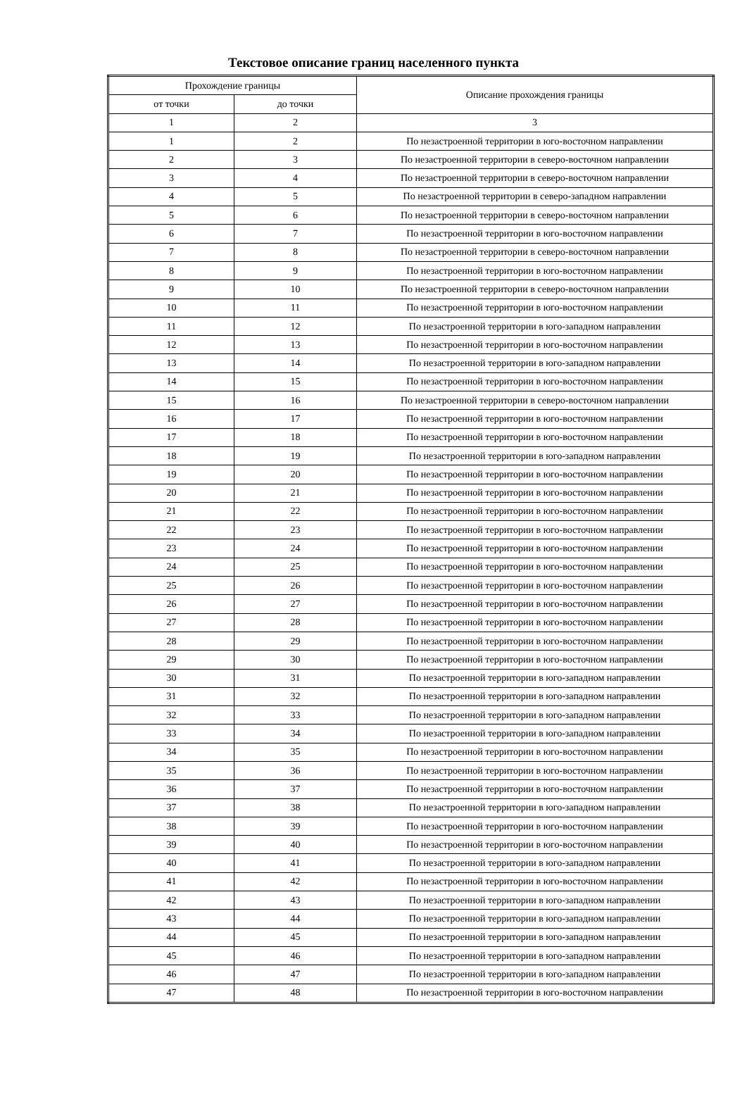Текстовое описание границ населенного пункта
| Прохождение границы | | Описание прохождения границы |
| --- | --- | --- |
| от точки | до точки | |
| 1 | 2 | 3 |
| 1 | 2 | По незастроенной территории в юго-восточном направлении |
| 2 | 3 | По незастроенной территории в северо-восточном направлении |
| 3 | 4 | По незастроенной территории в северо-восточном направлении |
| 4 | 5 | По незастроенной территории в северо-западном направлении |
| 5 | 6 | По незастроенной территории в северо-восточном направлении |
| 6 | 7 | По незастроенной территории в юго-восточном направлении |
| 7 | 8 | По незастроенной территории в северо-восточном направлении |
| 8 | 9 | По незастроенной территории в юго-восточном направлении |
| 9 | 10 | По незастроенной территории в северо-восточном направлении |
| 10 | 11 | По незастроенной территории в юго-восточном направлении |
| 11 | 12 | По незастроенной территории в юго-западном направлении |
| 12 | 13 | По незастроенной территории в юго-восточном направлении |
| 13 | 14 | По незастроенной территории в юго-западном направлении |
| 14 | 15 | По незастроенной территории в юго-восточном направлении |
| 15 | 16 | По незастроенной территории в северо-восточном направлении |
| 16 | 17 | По незастроенной территории в юго-восточном направлении |
| 17 | 18 | По незастроенной территории в юго-восточном направлении |
| 18 | 19 | По незастроенной территории в юго-западном направлении |
| 19 | 20 | По незастроенной территории в юго-восточном направлении |
| 20 | 21 | По незастроенной территории в юго-восточном направлении |
| 21 | 22 | По незастроенной территории в юго-восточном направлении |
| 22 | 23 | По незастроенной территории в юго-восточном направлении |
| 23 | 24 | По незастроенной территории в юго-восточном направлении |
| 24 | 25 | По незастроенной территории в юго-восточном направлении |
| 25 | 26 | По незастроенной территории в юго-восточном направлении |
| 26 | 27 | По незастроенной территории в юго-восточном направлении |
| 27 | 28 | По незастроенной территории в юго-восточном направлении |
| 28 | 29 | По незастроенной территории в юго-восточном направлении |
| 29 | 30 | По незастроенной территории в юго-восточном направлении |
| 30 | 31 | По незастроенной территории в юго-западном направлении |
| 31 | 32 | По незастроенной территории в юго-западном направлении |
| 32 | 33 | По незастроенной территории в юго-западном направлении |
| 33 | 34 | По незастроенной территории в юго-западном направлении |
| 34 | 35 | По незастроенной территории в юго-восточном направлении |
| 35 | 36 | По незастроенной территории в юго-восточном направлении |
| 36 | 37 | По незастроенной территории в юго-восточном направлении |
| 37 | 38 | По незастроенной территории в юго-западном направлении |
| 38 | 39 | По незастроенной территории в юго-восточном направлении |
| 39 | 40 | По незастроенной территории в юго-восточном направлении |
| 40 | 41 | По незастроенной территории в юго-западном направлении |
| 41 | 42 | По незастроенной территории в юго-восточном направлении |
| 42 | 43 | По незастроенной территории в юго-западном направлении |
| 43 | 44 | По незастроенной территории в юго-западном направлении |
| 44 | 45 | По незастроенной территории в юго-западном направлении |
| 45 | 46 | По незастроенной территории в юго-западном направлении |
| 46 | 47 | По незастроенной территории в юго-западном направлении |
| 47 | 48 | По незастроенной территории в юго-восточном направлении |